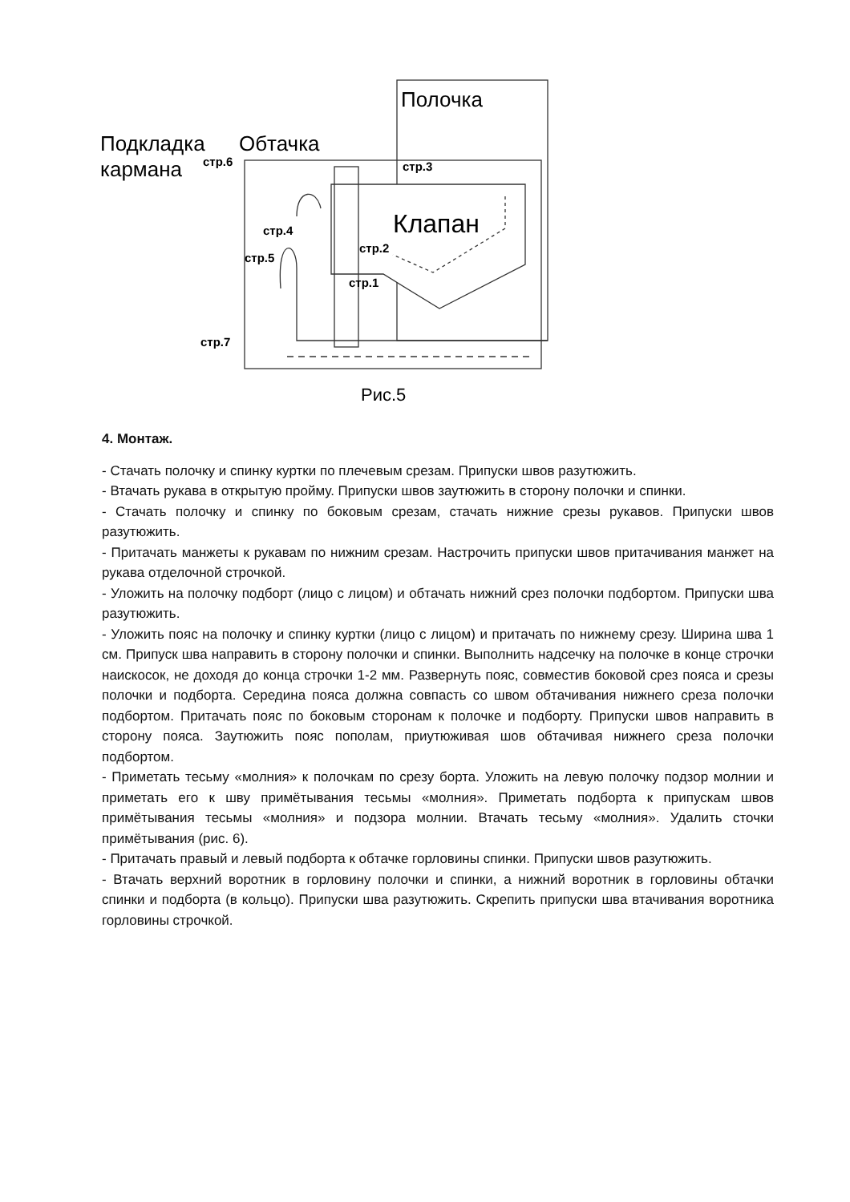Полочка
Подкладка
кармана
Обтачка
стр.6
стр.3
Клапан
стр.4
стр.2
стр.5
стр.1
стр.7
Рис.5
4. Монтаж.
- Стачать полочку и спинку куртки по плечевым срезам. Припуски швов разутюжить.
- Втачать рукава в открытую пройму. Припуски швов заутюжить в сторону полочки и спинки.
- Стачать полочку и спинку по боковым срезам, стачать нижние срезы рукавов. Припуски швов разутюжить.
- Притачать манжеты к рукавам по нижним срезам. Настрочить припуски швов притачивания манжет на рукава отделочной строчкой.
- Уложить на полочку подборт (лицо с лицом) и обтачать нижний срез полочки подбортом. Припуски шва разутюжить.
- Уложить пояс на полочку и спинку куртки (лицо с лицом) и притачать по нижнему срезу. Ширина шва 1 см. Припуск шва направить в сторону полочки и спинки. Выполнить надсечку на полочке в конце строчки наискосок, не доходя до конца строчки 1-2 мм. Развернуть пояс, совместив боковой срез пояса и срезы полочки и подборта. Середина пояса должна совпасть со швом обтачивания нижнего среза полочки подбортом. Притачать пояс по боковым сторонам к полочке и подборту. Припуски швов направить в сторону пояса. Заутюжить пояс пополам, приутюживая шов обтачивая нижнего среза полочки подбортом.
- Приметать тесьму «молния» к полочкам по срезу борта. Уложить на левую полочку подзор молнии и приметать его к шву примётывания тесьмы «молния». Приметать подборта к припускам швов примётывания тесьмы «молния» и подзора молнии. Втачать тесьму «молния». Удалить сточки примётывания (рис. 6).
- Притачать правый и левый подборта к обтачке горловины спинки. Припуски швов разутюжить.
- Втачать верхний воротник в горловину полочки и спинки, а нижний воротник в горловины обтачки спинки и подборта (в кольцо). Припуски шва разутюжить. Скрепить припуски шва втачивания воротника горловины строчкой.